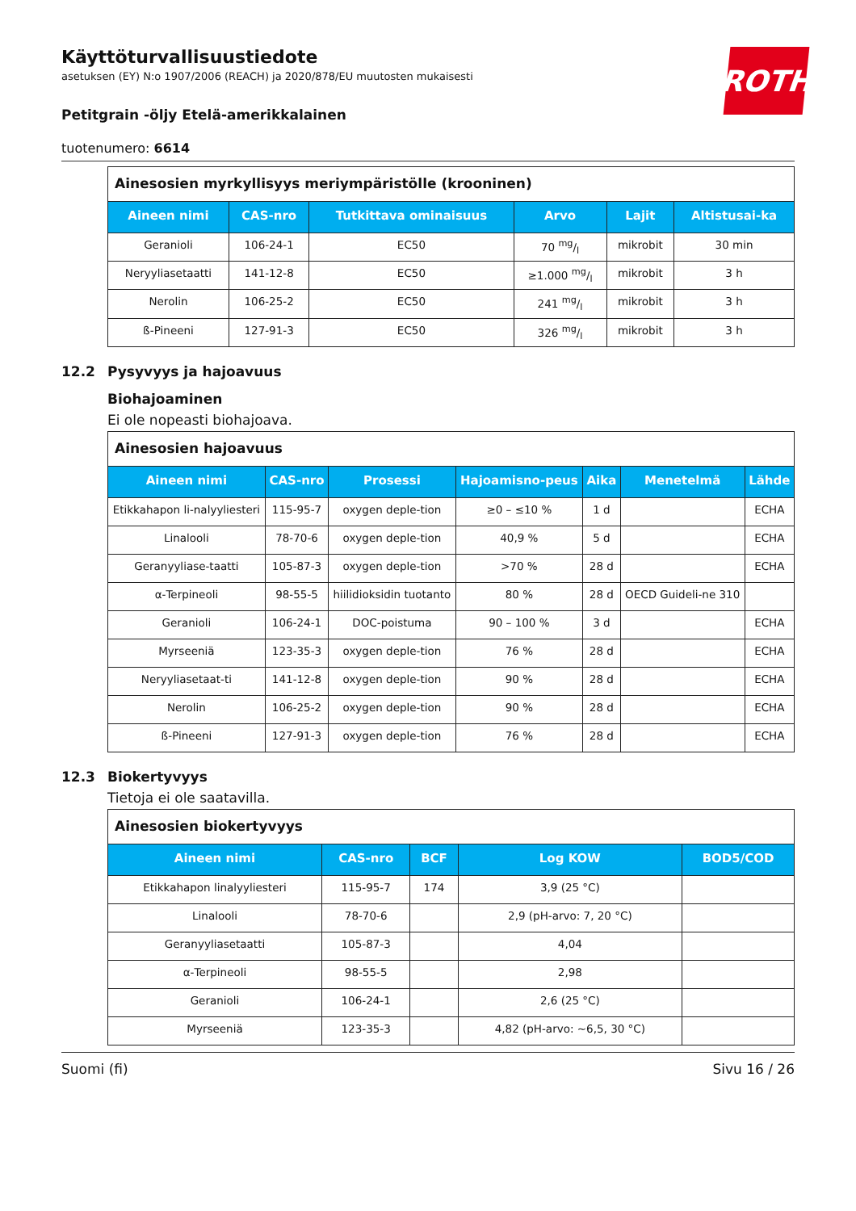ROTH
Käyttöturvallisuustiedote
asetuksen (EY) N:o 1907/2006 (REACH) ja 2020/878/EU muutosten mukaisesti
Petitgrain -öljy Etelä-amerikkalainen
tuotenumero: 6614
| Ainesosien myrkyllisyys meriympäristölle (krooninen) | | | | | |
| Aineen nimi | CAS-nro | Tutkittava ominaisuus | Arvo | Lajit | Altistusai-ka |
| Geranioli | 106-24-1 | EC50 | 70 mg/l | mikrobit | 30 min |
| Neryyliasetaatti | 141-12-8 | EC50 | ≥1.000 mg/l | mikrobit | 3 h |
| Nerolin | 106-25-2 | EC50 | 241 mg/l | mikrobit | 3 h |
| ß-Pineeni | 127-91-3 | EC50 | 326 mg/l | mikrobit | 3 h |
12.2 Pysyvyys ja hajoavuus
Biohajoaminen
Ei ole nopeasti biohajoava.
| Ainesosien hajoavuus | | | | | | |
| Aineen nimi | CAS-nro | Prosessi | Hajoamisno-peus | Aika | Menetelmä | Lähde |
| Etikkahapon li-nalyyliesteri | 115-95-7 | oxygen deple-tion | ≥0 – ≤10 % | 1 d | | ECHA |
| Linalooli | 78-70-6 | oxygen deple-tion | 40,9 % | 5 d | | ECHA |
| Geranyyliase-taatti | 105-87-3 | oxygen deple-tion | >70 % | 28 d | | ECHA |
| α-Terpineoli | 98-55-5 | hiilidioksidin tuotanto | 80 % | 28 d | OECD Guideli-ne 310 | |
| Geranioli | 106-24-1 | DOC-poistuma | 90 – 100 % | 3 d | | ECHA |
| Myrseeniä | 123-35-3 | oxygen deple-tion | 76 % | 28 d | | ECHA |
| Neryyliasetaat-ti | 141-12-8 | oxygen deple-tion | 90 % | 28 d | | ECHA |
| Nerolin | 106-25-2 | oxygen deple-tion | 90 % | 28 d | | ECHA |
| ß-Pineeni | 127-91-3 | oxygen deple-tion | 76 % | 28 d | | ECHA |
12.3 Biokertyvyys
Tietoja ei ole saatavilla.
| Ainesosien biokertyvyys | | | | |
| Aineen nimi | CAS-nro | BCF | Log KOW | BOD5/COD |
| Etikkahapon linalyyliesteri | 115-95-7 | 174 | 3,9 (25 °C) | |
| Linalooli | 78-70-6 | | 2,9 (pH-arvo: 7, 20 °C) | |
| Geranyyliasetaatti | 105-87-3 | | 4,04 | |
| α-Terpineoli | 98-55-5 | | 2,98 | |
| Geranioli | 106-24-1 | | 2,6 (25 °C) | |
| Myrseeniä | 123-35-3 | | 4,82 (pH-arvo: ~6,5, 30 °C) | |
Suomi (fi) Sivu 16 / 26